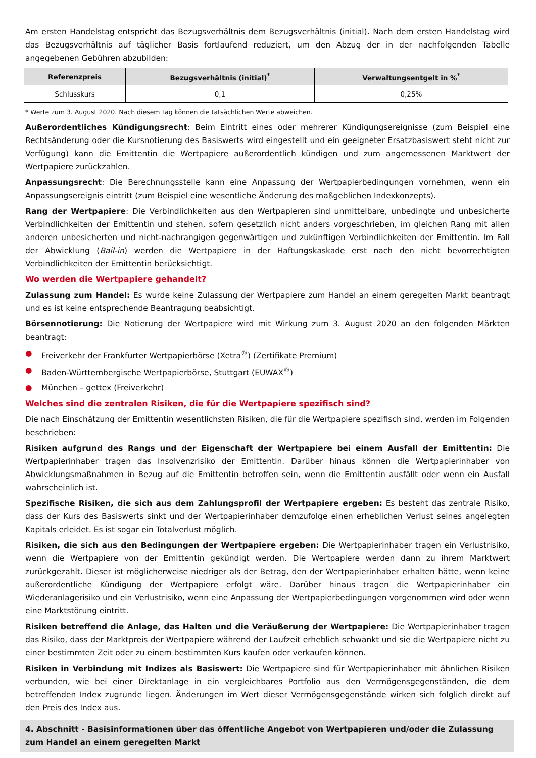Am ersten Handelstag entspricht das Bezugsverhältnis dem Bezugsverhältnis (initial). Nach dem ersten Handelstag wird das Bezugsverhältnis auf täglicher Basis fortlaufend reduziert, um den Abzug der in der nachfolgenden Tabelle angegebenen Gebühren abzubilden:
| Referenzpreis | Bezugsverhältnis (initial)<sup>*</sup> | Verwaltungsentgelt in %<sup>*</sup> |
| --- | --- | --- |
| Schlusskurs | 0,1 | 0,25% |
* Werte zum 3. August 2020. Nach diesem Tag können die tatsächlichen Werte abweichen.
Außerordentliches Kündigungsrecht: Beim Eintritt eines oder mehrerer Kündigungsereignisse (zum Beispiel eine Rechtsänderung oder die Kursnotierung des Basiswerts wird eingestellt und ein geeigneter Ersatzbasiswert steht nicht zur Verfügung) kann die Emittentin die Wertpapiere außerordentlich kündigen und zum angemessenen Marktwert der Wertpapiere zurückzahlen.
Anpassungsrecht: Die Berechnungsstelle kann eine Anpassung der Wertpapierbedingungen vornehmen, wenn ein Anpassungsereignis eintritt (zum Beispiel eine wesentliche Änderung des maßgeblichen Indexkonzepts).
Rang der Wertpapiere: Die Verbindlichkeiten aus den Wertpapieren sind unmittelbare, unbedingte und unbesicherte Verbindlichkeiten der Emittentin und stehen, sofern gesetzlich nicht anders vorgeschrieben, im gleichen Rang mit allen anderen unbesicherten und nicht-nachrangigen gegenwärtigen und zukünftigen Verbindlichkeiten der Emittentin. Im Fall der Abwicklung (Bail-in) werden die Wertpapiere in der Haftungskaskade erst nach den nicht bevorrechtigten Verbindlichkeiten der Emittentin berücksichtigt.
Wo werden die Wertpapiere gehandelt?
Zulassung zum Handel: Es wurde keine Zulassung der Wertpapiere zum Handel an einem geregelten Markt beantragt und es ist keine entsprechende Beantragung beabsichtigt.
Börsennotierung: Die Notierung der Wertpapiere wird mit Wirkung zum 3. August 2020 an den folgenden Märkten beantragt:
● Freiverkehr der Frankfurter Wertpapierbörse (Xetra<sup>®</sup>) (Zertifikate Premium)
● Baden-Württembergische Wertpapierbörse, Stuttgart (EUWAX<sup>®</sup>)
● München – gettex (Freiverkehr)
Welches sind die zentralen Risiken, die für die Wertpapiere spezifisch sind?
Die nach Einschätzung der Emittentin wesentlichsten Risiken, die für die Wertpapiere spezifisch sind, werden im Folgenden beschrieben:
Risiken aufgrund des Rangs und der Eigenschaft der Wertpapiere bei einem Ausfall der Emittentin: Die Wertpapierinhaber tragen das Insolvenzrisiko der Emittentin. Darüber hinaus können die Wertpapierinhaber von Abwicklungsmaßnahmen in Bezug auf die Emittentin betroffen sein, wenn die Emittentin ausfällt oder wenn ein Ausfall wahrscheinlich ist.
Spezifische Risiken, die sich aus dem Zahlungsprofil der Wertpapiere ergeben: Es besteht das zentrale Risiko, dass der Kurs des Basiswerts sinkt und der Wertpapierinhaber demzufolge einen erheblichen Verlust seines angelegten Kapitals erleidet. Es ist sogar ein Totalverlust möglich.
Risiken, die sich aus den Bedingungen der Wertpapiere ergeben: Die Wertpapierinhaber tragen ein Verlustrisiko, wenn die Wertpapiere von der Emittentin gekündigt werden. Die Wertpapiere werden dann zu ihrem Marktwert zurückgezahlt. Dieser ist möglicherweise niedriger als der Betrag, den der Wertpapierinhaber erhalten hätte, wenn keine außerordentliche Kündigung der Wertpapiere erfolgt wäre. Darüber hinaus tragen die Wertpapierinhaber ein Wiederanlagerisiko und ein Verlustrisiko, wenn eine Anpassung der Wertpapierbedingungen vorgenommen wird oder wenn eine Marktstörung eintritt.
Risiken betreffend die Anlage, das Halten und die Veräußerung der Wertpapiere: Die Wertpapierinhaber tragen das Risiko, dass der Marktpreis der Wertpapiere während der Laufzeit erheblich schwankt und sie die Wertpapiere nicht zu einer bestimmten Zeit oder zu einem bestimmten Kurs kaufen oder verkaufen können.
Risiken in Verbindung mit Indizes als Basiswert: Die Wertpapiere sind für Wertpapierinhaber mit ähnlichen Risiken verbunden, wie bei einer Direktanlage in ein vergleichbares Portfolio aus den Vermögensgegenständen, die dem betreffenden Index zugrunde liegen. Änderungen im Wert dieser Vermögensgegenstände wirken sich folglich direkt auf den Preis des Index aus.
4. Abschnitt - Basisinformationen über das öffentliche Angebot von Wertpapieren und/oder die Zulassung zum Handel an einem geregelten Markt